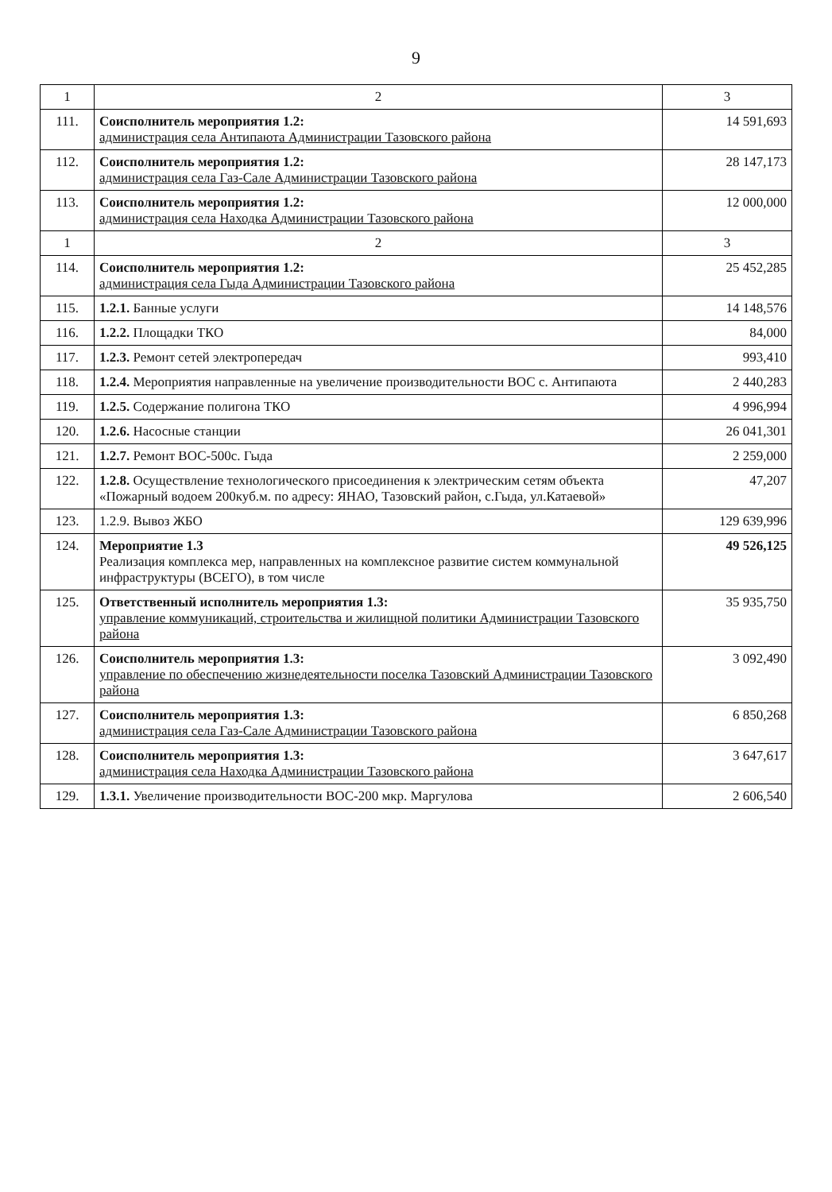9
| 1 | 2 | 3 |
| --- | --- | --- |
| 111. | Соисполнитель мероприятия 1.2: администрация села Антипаюта Администрации Тазовского района | 14 591,693 |
| 112. | Соисполнитель мероприятия 1.2: администрация села Газ-Сале Администрации Тазовского района | 28 147,173 |
| 113. | Соисполнитель мероприятия 1.2: администрация села Находка Администрации Тазовского района | 12 000,000 |
| 1 | 2 | 3 |
| 114. | Соисполнитель мероприятия 1.2: администрация села Гыда Администрации Тазовского района | 25 452,285 |
| 115. | 1.2.1. Банные услуги | 14 148,576 |
| 116. | 1.2.2. Площадки ТКО | 84,000 |
| 117. | 1.2.3. Ремонт сетей электропередач | 993,410 |
| 118. | 1.2.4. Мероприятия направленные на увеличение производительности ВОС с. Антипаюта | 2 440,283 |
| 119. | 1.2.5. Содержание полигона ТКО | 4 996,994 |
| 120. | 1.2.6. Насосные станции | 26 041,301 |
| 121. | 1.2.7. Ремонт ВОС-500с. Гыда | 2 259,000 |
| 122. | 1.2.8. Осуществление технологического присоединения к электрическим сетям объекта «Пожарный водоем 200куб.м. по адресу: ЯНАО, Тазовский район, с.Гыда, ул.Катаевой» | 47,207 |
| 123. | 1.2.9. Вывоз ЖБО | 129 639,996 |
| 124. | Мероприятие 1.3 Реализация комплекса мер, направленных на комплексное развитие систем коммунальной инфраструктуры (ВСЕГО), в том числе | 49 526,125 |
| 125. | Ответственный исполнитель мероприятия 1.3: управление коммуникаций, строительства и жилищной политики Администрации Тазовского района | 35 935,750 |
| 126. | Соисполнитель мероприятия 1.3: управление по обеспечению жизнедеятельности поселка Тазовский Администрации Тазовского района | 3 092,490 |
| 127. | Соисполнитель мероприятия 1.3: администрация села Газ-Сале Администрации Тазовского района | 6 850,268 |
| 128. | Соисполнитель мероприятия 1.3: администрация села Находка Администрации Тазовского района | 3 647,617 |
| 129. | 1.3.1. Увеличение производительности ВОС-200 мкр. Маргулова | 2 606,540 |